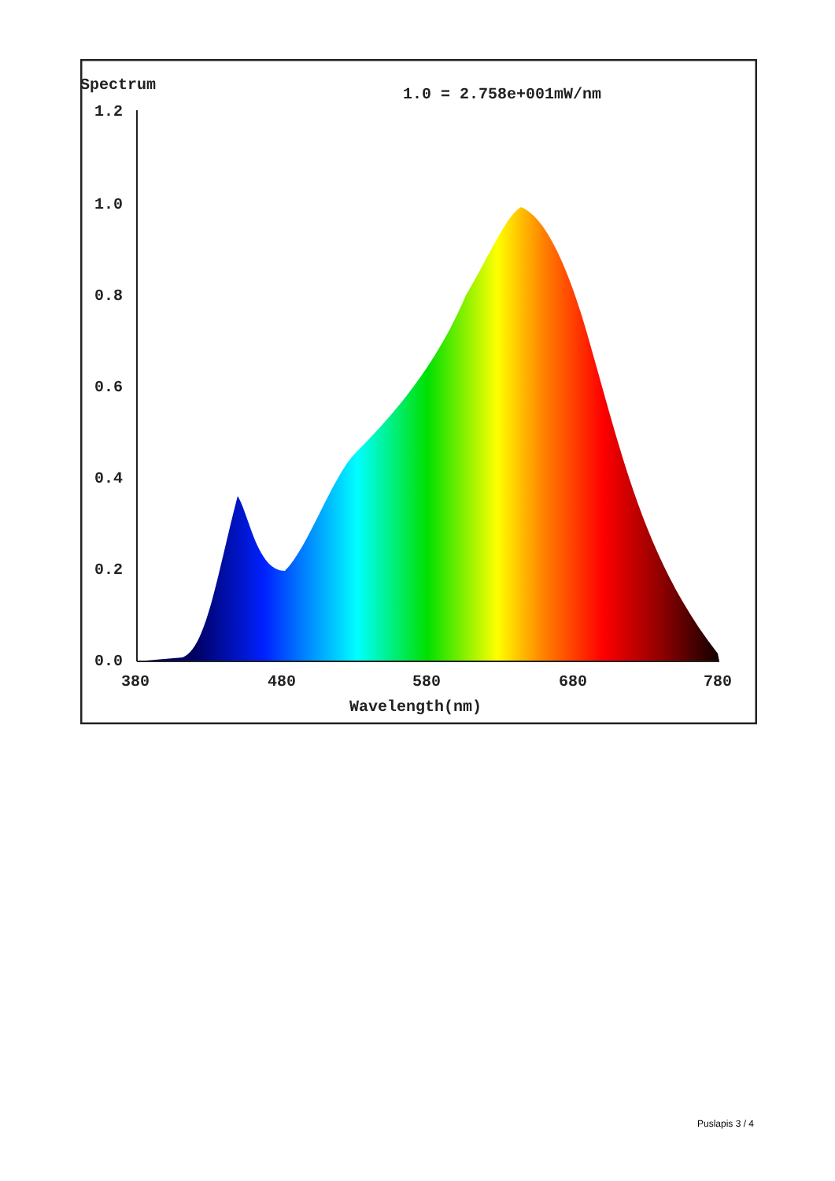Spectrum
1.0 = 2.758e+001mW/nm
1.2
1.0
0.8
0.6
0.4
0.2
0.0
380
480
580
680
780
Wavelength(nm)
Puslapis 3 / 4